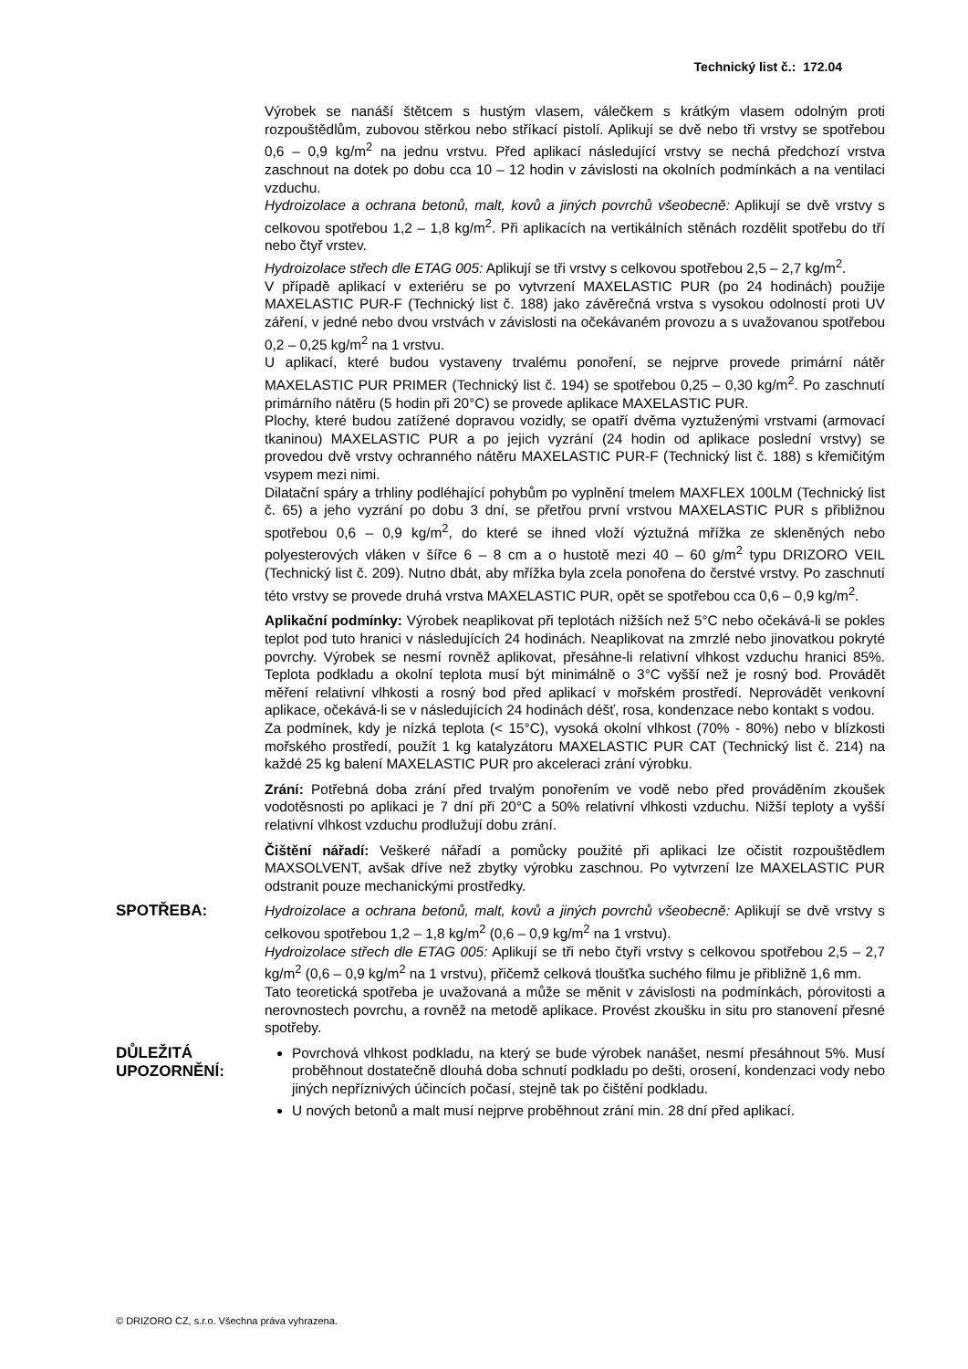Technický list č.: 172.04
Výrobek se nanáší štětcem s hustým vlasem, válečkem s krátkým vlasem odolným proti rozpouštědlům, zubovou stěrkou nebo stříkací pistolí. Aplikují se dvě nebo tři vrstvy se spotřebou 0,6 – 0,9 kg/m<sup>2</sup> na jednu vrstvu. Před aplikací následující vrstvy se nechá předchozí vrstva zaschnout na dotek po dobu cca 10 – 12 hodin v závislosti na okolních podmínkách a na ventilaci vzduchu.
Hydroizolace a ochrana betonů, malt, kovů a jiných povrchů všeobecně: Aplikují se dvě vrstvy s celkovou spotřebou 1,2 – 1,8 kg/m<sup>2</sup>. Při aplikacích na vertikálních stěnách rozdělit spotřebu do tří nebo čtyř vrstev.
Hydroizolace střech dle ETAG 005: Aplikují se tři vrstvy s celkovou spotřebou 2,5 – 2,7 kg/m<sup>2</sup>.
V případě aplikací v exteriéru se po vytvrzení MAXELASTIC PUR (po 24 hodinách) použije MAXELASTIC PUR-F (Technický list č. 188) jako závěrečná vrstva s vysokou odolností proti UV záření, v jedné nebo dvou vrstvách v závislosti na očekávaném provozu a s uvažovanou spotřebou 0,2 – 0,25 kg/m<sup>2</sup> na 1 vrstvu.
U aplikací, které budou vystaveny trvalému ponoření, se nejprve provede primární nátěr MAXELASTIC PUR PRIMER (Technický list č. 194) se spotřebou 0,25 – 0,30 kg/m<sup>2</sup>. Po zaschnutí primárního nátěru (5 hodin při 20°C) se provede aplikace MAXELASTIC PUR.
Plochy, které budou zatížené dopravou vozidly, se opatří dvěma vyztuženými vrstvami (armovací tkaninou) MAXELASTIC PUR a po jejich vyzrání (24 hodin od aplikace poslední vrstvy) se provedou dvě vrstvy ochranného nátěru MAXELASTIC PUR-F (Technický list č. 188) s křemičitým vsypem mezi nimi.
Dilatační spáry a trhliny podléhající pohybům po vyplnění tmelem MAXFLEX 100LM (Technický list č. 65) a jeho vyzrání po dobu 3 dní, se přetřou první vrstvou MAXELASTIC PUR s přibližnou spotřebou 0,6 – 0,9 kg/m<sup>2</sup>, do které se ihned vloží výztužná mřížka ze skleněných nebo polyesterových vláken v šířce 6 – 8 cm a o hustotě mezi 40 – 60 g/m<sup>2</sup> typu DRIZORO VEIL (Technický list č. 209). Nutno dbát, aby mřížka byla zcela ponořena do čerstvé vrstvy. Po zaschnutí této vrstvy se provede druhá vrstva MAXELASTIC PUR, opět se spotřebou cca 0,6 – 0,9 kg/m<sup>2</sup>.
Aplikační podmínky: Výrobek neaplikovat při teplotách nižších než 5°C nebo očekává-li se pokles teplot pod tuto hranici v následujících 24 hodinách. Neaplikovat na zmrzlé nebo jinovatkou pokryté povrchy. Výrobek se nesmí rovněž aplikovat, přesáhne-li relativní vlhkost vzduchu hranici 85%. Teplota podkladu a okolní teplota musí být minimálně o 3°C vyšší než je rosný bod. Provádět měření relativní vlhkosti a rosný bod před aplikací v mořském prostředí. Neprovádět venkovní aplikace, očekává-li se v následujících 24 hodinách déšť, rosa, kondenzace nebo kontakt s vodou.
Za podmínek, kdy je nízká teplota (< 15°C), vysoká okolní vlhkost (70% - 80%) nebo v blízkosti mořského prostředí, použít 1 kg katalyzátoru MAXELASTIC PUR CAT (Technický list č. 214) na každé 25 kg balení MAXELASTIC PUR pro akceleraci zrání výrobku.
Zrání: Potřebná doba zrání před trvalým ponořením ve vodě nebo před prováděním zkoušek vodotěsnosti po aplikaci je 7 dní při 20°C a 50% relativní vlhkosti vzduchu. Nižší teploty a vyšší relativní vlhkost vzduchu prodlužují dobu zrání.
Čištění nářadí: Veškeré nářadí a pomůcky použité při aplikaci lze očistit rozpouštědlem MAXSOLVENT, avšak dříve než zbytky výrobku zaschnou. Po vytvrzení lze MAXELASTIC PUR odstranit pouze mechanickými prostředky.
SPOTŘEBA:
Hydroizolace a ochrana betonů, malt, kovů a jiných povrchů všeobecně: Aplikují se dvě vrstvy s celkovou spotřebou 1,2 – 1,8 kg/m<sup>2</sup> (0,6 – 0,9 kg/m<sup>2</sup> na 1 vrstvu).
Hydroizolace střech dle ETAG 005: Aplikují se tři nebo čtyři vrstvy s celkovou spotřebou 2,5 – 2,7 kg/m<sup>2</sup> (0,6 – 0,9 kg/m<sup>2</sup> na 1 vrstvu), přičemž celková tloušťka suchého filmu je přibližně 1,6 mm.
Tato teoretická spotřeba je uvažovaná a může se měnit v závislosti na podmínkách, pórovitosti a nerovnostech povrchu, a rovněž na metodě aplikace. Provést zkoušku in situ pro stanovení přesné spotřeby.
DŮLEŽITÁ UPOZORNĚNÍ:
Povrchová vlhkost podkladu, na který se bude výrobek nanášet, nesmí přesáhnout 5%. Musí proběhnout dostatečně dlouhá doba schnutí podkladu po dešti, orosení, kondenzaci vody nebo jiných nepříznivých účincích počasí, stejně tak po čištění podkladu.
U nových betonů a malt musí nejprve proběhnout zrání min. 28 dní před aplikací.
© DRIZORO CZ, s.r.o. Všechna práva vyhrazena.